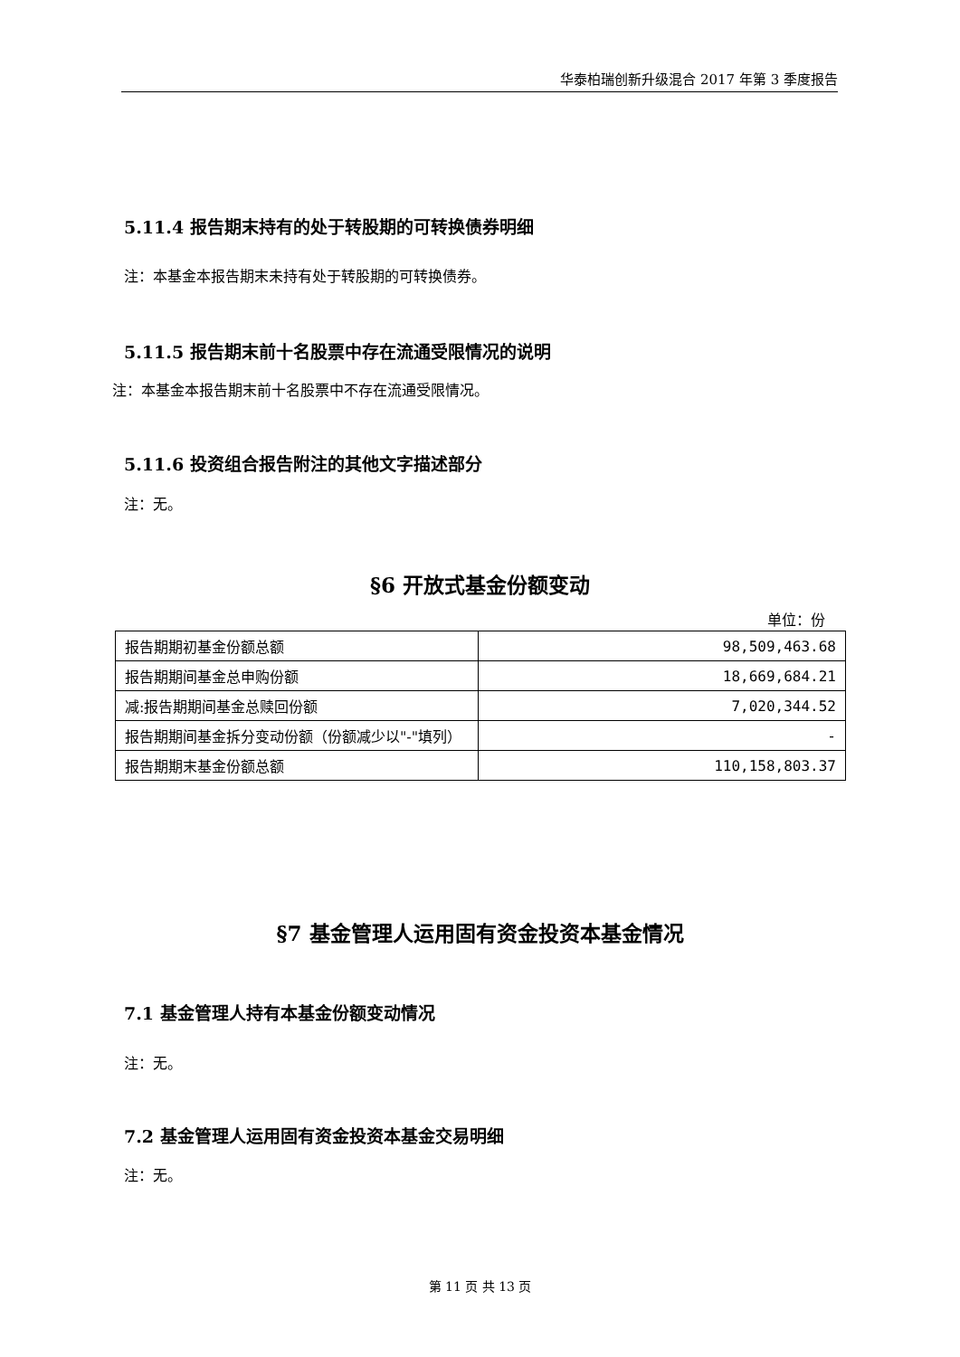华泰柏瑞创新升级混合 2017 年第 3 季度报告
5.11.4 报告期末持有的处于转股期的可转换债券明细
注：本基金本报告期末未持有处于转股期的可转换债券。
5.11.5 报告期末前十名股票中存在流通受限情况的说明
注：本基金本报告期末前十名股票中不存在流通受限情况。
5.11.6 投资组合报告附注的其他文字描述部分
注：无。
§6 开放式基金份额变动
单位：份
| 报告期期初基金份额总额 | 98,509,463.68 |
| 报告期期间基金总申购份额 | 18,669,684.21 |
| 减:报告期期间基金总赎回份额 | 7,020,344.52 |
| 报告期期间基金拆分变动份额（份额减少以"-"填列） | - |
| 报告期期末基金份额总额 | 110,158,803.37 |
§7 基金管理人运用固有资金投资本基金情况
7.1 基金管理人持有本基金份额变动情况
注：无。
7.2 基金管理人运用固有资金投资本基金交易明细
注：无。
第 11 页 共 13 页